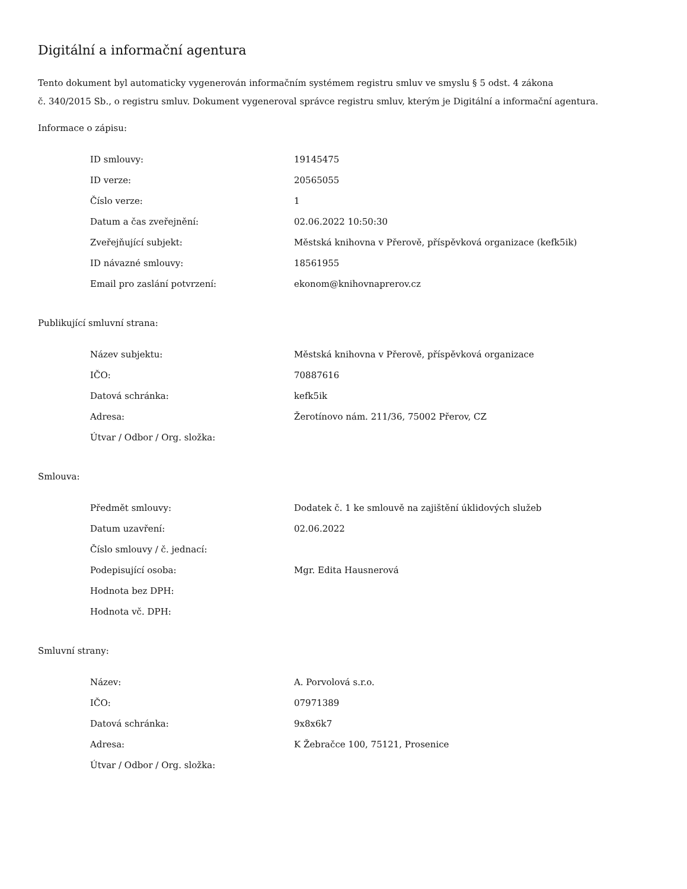Digitální a informační agentura
Tento dokument byl automaticky vygenerován informačním systémem registru smluv ve smyslu § 5 odst. 4 zákona
č. 340/2015 Sb., o registru smluv. Dokument vygeneroval správce registru smluv, kterým je Digitální a informační agentura.
Informace o zápisu:
| ID smlouvy: | 19145475 |
| ID verze: | 20565055 |
| Číslo verze: | 1 |
| Datum a čas zveřejnění: | 02.06.2022 10:50:30 |
| Zveřejňující subjekt: | Městská knihovna v Přerově, příspěvková organizace (kefk5ik) |
| ID návazné smlouvy: | 18561955 |
| Email pro zaslání potvrzení: | ekonom@knihovnaprerov.cz |
Publikující smluvní strana:
| Název subjektu: | Městská knihovna v Přerově, příspěvková organizace |
| IČO: | 70887616 |
| Datová schránka: | kefk5ik |
| Adresa: | Žerotínovo nám. 211/36, 75002 Přerov, CZ |
| Útvar / Odbor / Org. složka: | |
Smlouva:
| Předmět smlouvy: | Dodatek č. 1 ke smlouvě na zajištění úklidových služeb |
| Datum uzavření: | 02.06.2022 |
| Číslo smlouvy / č. jednací: | |
| Podepisující osoba: | Mgr. Edita Hausnerová |
| Hodnota bez DPH: | |
| Hodnota vč. DPH: | |
Smluvní strany:
| Název: | A. Porvolová s.r.o. |
| IČO: | 07971389 |
| Datová schránka: | 9x8x6k7 |
| Adresa: | K Žebračce 100, 75121, Prosenice |
| Útvar / Odbor / Org. složka: | |